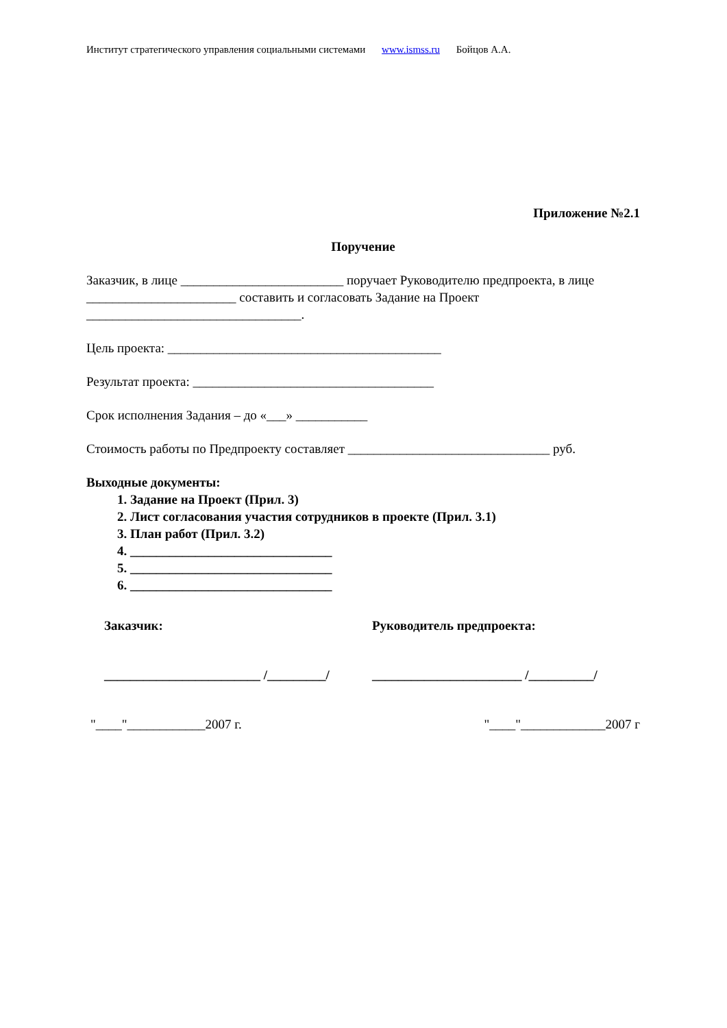Институт стратегического управления социальными системами www.ismss.ru Бойцов А.А.
Приложение №2.1
Поручение
Заказчик, в лице _________________________ поручает Руководителю предпроекта, в лице _______________________ составить и согласовать Задание на Проект _________________________________.
Цель проекта: __________________________________________
Результат проекта: _____________________________________
Срок исполнения Задания – до «___» ___________
Стоимость работы по Предпроекту составляет _______________________________ руб.
Выходные документы:
1. Задание на Проект (Прил. 3)
2. Лист согласования участия сотрудников в проекте (Прил. 3.1)
3. План работ (Прил. 3.2)
4. _______________________________
5. _______________________________
6. _______________________________
Заказчик: Руководитель предпроекта:
________________________ /_________/
_______________________ /__________/
"____"____________2007 г. "____"_____________2007 г